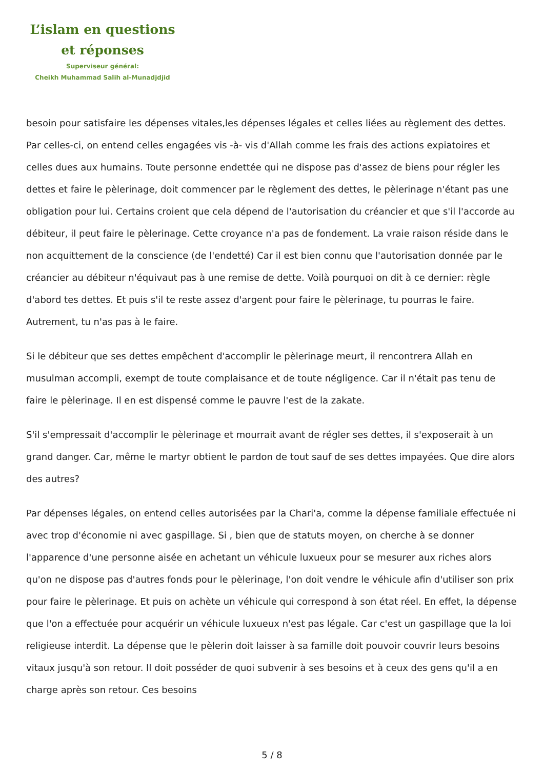L’islam en questions
et réponses
Superviseur général:
Cheikh Muhammad Salih al-Munadjdjid
besoin pour satisfaire les dépenses vitales,les dépenses légales et celles liées au règlement des dettes. Par celles-ci, on entend celles engagées vis -à- vis d'Allah comme les frais des actions expiatoires et celles dues aux humains. Toute personne endettée qui ne dispose pas d'assez de biens pour régler les dettes et faire le pèlerinage, doit commencer par le règlement des dettes, le pèlerinage n'étant pas une obligation pour lui. Certains croient que cela dépend de l'autorisation du créancier et que s'il l'accorde au débiteur, il peut faire le pèlerinage. Cette croyance n'a pas de fondement. La vraie raison réside dans le non acquittement de la conscience (de l'endetté) Car il est bien connu que l'autorisation donnée par le créancier au débiteur n'équivaut pas à une remise de dette. Voilà pourquoi on dit à ce dernier: règle d'abord tes dettes. Et puis s'il te reste assez d'argent pour faire le pèlerinage, tu pourras le faire. Autrement, tu n'as pas à le faire.
Si le débiteur que ses dettes empêchent d'accomplir le pèlerinage meurt, il rencontrera Allah en musulman accompli, exempt de toute complaisance et de toute négligence. Car il n'était pas tenu de faire le pèlerinage. Il en est dispensé comme le pauvre l'est de la zakate.
S'il s'empressait d'accomplir le pèlerinage et mourrait avant de régler ses dettes, il s'exposerait à un grand danger. Car, même le martyr obtient le pardon de tout sauf de ses dettes impayées. Que dire alors des autres?
Par dépenses légales, on entend celles autorisées par la Chari'a, comme la dépense familiale effectuée ni avec trop d'économie ni avec gaspillage. Si , bien que de statuts moyen, on cherche à se donner l'apparence d'une personne aisée en achetant un véhicule luxueux pour se mesurer aux riches alors qu'on ne dispose pas d'autres fonds pour le pèlerinage, l'on doit vendre le véhicule afin d'utiliser son prix pour faire le pèlerinage. Et puis on achète un véhicule qui correspond à son état réel. En effet, la dépense que l'on a effectuée pour acquérir un véhicule luxueux n'est pas légale. Car c'est un gaspillage que la loi religieuse interdit. La dépense que le pèlerin doit laisser à sa famille doit pouvoir couvrir leurs besoins vitaux jusqu'à son retour. Il doit posséder de quoi subvenir à ses besoins et à ceux des gens qu'il a en charge après son retour. Ces besoins
5 / 8